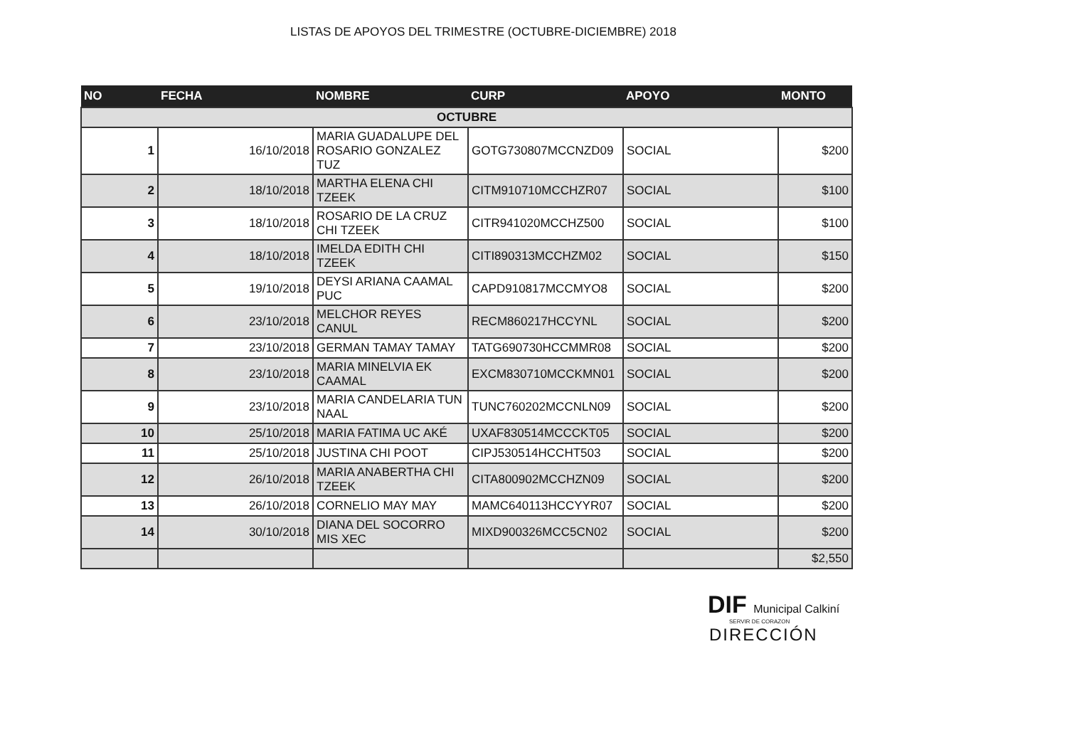LISTAS DE APOYOS DEL TRIMESTRE (OCTUBRE-DICIEMBRE) 2018
| NO | FECHA | NOMBRE | CURP | APOYO | MONTO |
| --- | --- | --- | --- | --- | --- |
| OCTUBRE | | | | | |
| 1 | 16/10/2018 | MARIA GUADALUPE DEL ROSARIO GONZALEZ TUZ | GOTG730807MCCNZD09 | SOCIAL | $200 |
| 2 | 18/10/2018 | MARTHA ELENA CHI TZEEK | CITM910710MCCHZR07 | SOCIAL | $100 |
| 3 | 18/10/2018 | ROSARIO DE LA CRUZ CHI TZEEK | CITR941020MCCHZ500 | SOCIAL | $100 |
| 4 | 18/10/2018 | IMELDA EDITH CHI TZEEK | CITI890313MCCHZM02 | SOCIAL | $150 |
| 5 | 19/10/2018 | DEYSI ARIANA CAAMAL PUC | CAPD910817MCCMYO8 | SOCIAL | $200 |
| 6 | 23/10/2018 | MELCHOR REYES CANUL | RECM860217HCCYNL | SOCIAL | $200 |
| 7 | 23/10/2018 | GERMAN TAMAY TAMAY | TATG690730HCCMMR08 | SOCIAL | $200 |
| 8 | 23/10/2018 | MARIA MINELVIA EK CAAMAL | EXCM830710MCCKMN01 | SOCIAL | $200 |
| 9 | 23/10/2018 | MARIA CANDELARIA TUN NAAL | TUNC760202MCCNLN09 | SOCIAL | $200 |
| 10 | 25/10/2018 | MARIA FATIMA UC AKÉ | UXAF830514MCCCKT05 | SOCIAL | $200 |
| 11 | 25/10/2018 | JUSTINA CHI POOT | CIPJ530514HCCHT503 | SOCIAL | $200 |
| 12 | 26/10/2018 | MARIA ANABERTHA CHI TZEEK | CITA800902MCCHZN09 | SOCIAL | $200 |
| 13 | 26/10/2018 | CORNELIO MAY MAY | MAMC640113HCCYYR07 | SOCIAL | $200 |
| 14 | 30/10/2018 | DIANA DEL SOCORRO MIS XEC | MIXD900326MCC5CN02 | SOCIAL | $200 |
| | | | | | $2,550 |
DIF Municipal Calkiní
SERVIR DE CORAZON
DIRECCIÓN